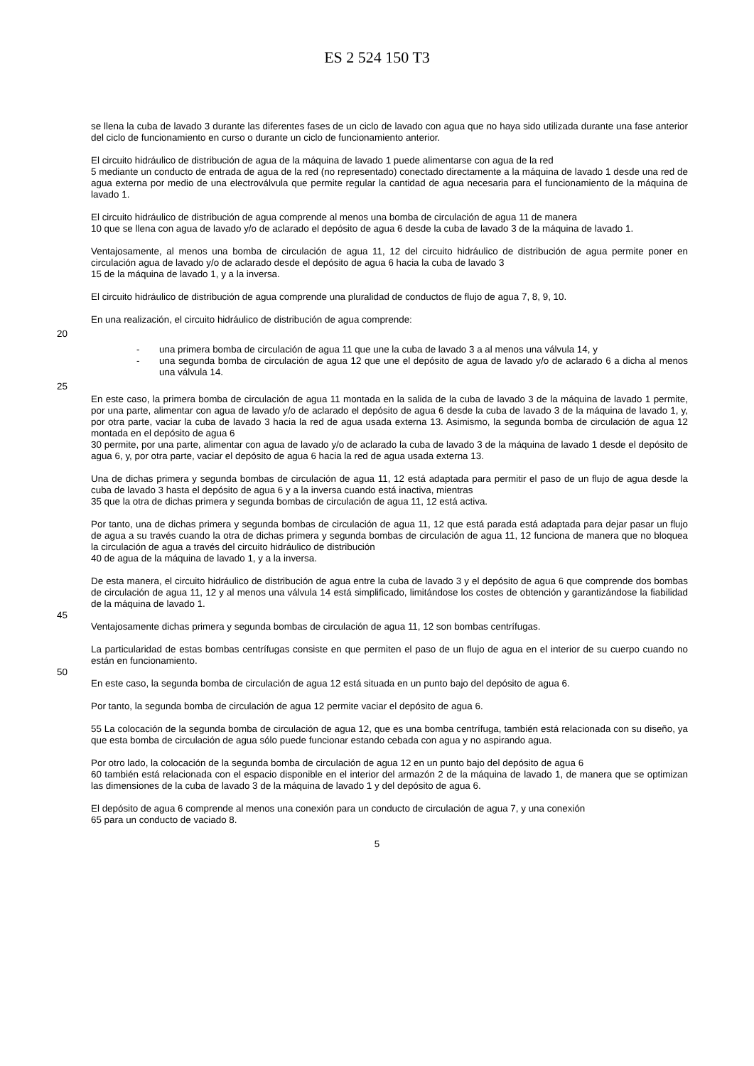ES 2 524 150 T3
se llena la cuba de lavado 3 durante las diferentes fases de un ciclo de lavado con agua que no haya sido utilizada durante una fase anterior del ciclo de funcionamiento en curso o durante un ciclo de funcionamiento anterior.
El circuito hidráulico de distribución de agua de la máquina de lavado 1 puede alimentarse con agua de la red
5 mediante un conducto de entrada de agua de la red (no representado) conectado directamente a la máquina de lavado 1 desde una red de agua externa por medio de una electroválvula que permite regular la cantidad de agua necesaria para el funcionamiento de la máquina de lavado 1.
El circuito hidráulico de distribución de agua comprende al menos una bomba de circulación de agua 11 de manera
10 que se llena con agua de lavado y/o de aclarado el depósito de agua 6 desde la cuba de lavado 3 de la máquina de lavado 1.
Ventajosamente, al menos una bomba de circulación de agua 11, 12 del circuito hidráulico de distribución de agua permite poner en circulación agua de lavado y/o de aclarado desde el depósito de agua 6 hacia la cuba de lavado 3
15 de la máquina de lavado 1, y a la inversa.
El circuito hidráulico de distribución de agua comprende una pluralidad de conductos de flujo de agua 7, 8, 9, 10.
En una realización, el circuito hidráulico de distribución de agua comprende:
20
- una primera bomba de circulación de agua 11 que une la cuba de lavado 3 a al menos una válvula 14, y
- una segunda bomba de circulación de agua 12 que une el depósito de agua de lavado y/o de aclarado 6 a dicha al menos una válvula 14.
25
En este caso, la primera bomba de circulación de agua 11 montada en la salida de la cuba de lavado 3 de la máquina de lavado 1 permite, por una parte, alimentar con agua de lavado y/o de aclarado el depósito de agua 6 desde la cuba de lavado 3 de la máquina de lavado 1, y, por otra parte, vaciar la cuba de lavado 3 hacia la red de agua usada externa 13. Asimismo, la segunda bomba de circulación de agua 12 montada en el depósito de agua 6
30 permite, por una parte, alimentar con agua de lavado y/o de aclarado la cuba de lavado 3 de la máquina de lavado 1 desde el depósito de agua 6, y, por otra parte, vaciar el depósito de agua 6 hacia la red de agua usada externa 13.
Una de dichas primera y segunda bombas de circulación de agua 11, 12 está adaptada para permitir el paso de un flujo de agua desde la cuba de lavado 3 hasta el depósito de agua 6 y a la inversa cuando está inactiva, mientras
35 que la otra de dichas primera y segunda bombas de circulación de agua 11, 12 está activa.
Por tanto, una de dichas primera y segunda bombas de circulación de agua 11, 12 que está parada está adaptada para dejar pasar un flujo de agua a su través cuando la otra de dichas primera y segunda bombas de circulación de agua 11, 12 funciona de manera que no bloquea la circulación de agua a través del circuito hidráulico de distribución
40 de agua de la máquina de lavado 1, y a la inversa.
De esta manera, el circuito hidráulico de distribución de agua entre la cuba de lavado 3 y el depósito de agua 6 que comprende dos bombas de circulación de agua 11, 12 y al menos una válvula 14 está simplificado, limitándose los costes de obtención y garantizándose la fiabilidad de la máquina de lavado 1.
45
Ventajosamente dichas primera y segunda bombas de circulación de agua 11, 12 son bombas centrífugas.
La particularidad de estas bombas centrífugas consiste en que permiten el paso de un flujo de agua en el interior de su cuerpo cuando no están en funcionamiento.
50
En este caso, la segunda bomba de circulación de agua 12 está situada en un punto bajo del depósito de agua 6.
Por tanto, la segunda bomba de circulación de agua 12 permite vaciar el depósito de agua 6.
55 La colocación de la segunda bomba de circulación de agua 12, que es una bomba centrífuga, también está relacionada con su diseño, ya que esta bomba de circulación de agua sólo puede funcionar estando cebada con agua y no aspirando agua.
Por otro lado, la colocación de la segunda bomba de circulación de agua 12 en un punto bajo del depósito de agua 6
60 también está relacionada con el espacio disponible en el interior del armazón 2 de la máquina de lavado 1, de manera que se optimizan las dimensiones de la cuba de lavado 3 de la máquina de lavado 1 y del depósito de agua 6.
El depósito de agua 6 comprende al menos una conexión para un conducto de circulación de agua 7, y una conexión
65 para un conducto de vaciado 8.
5